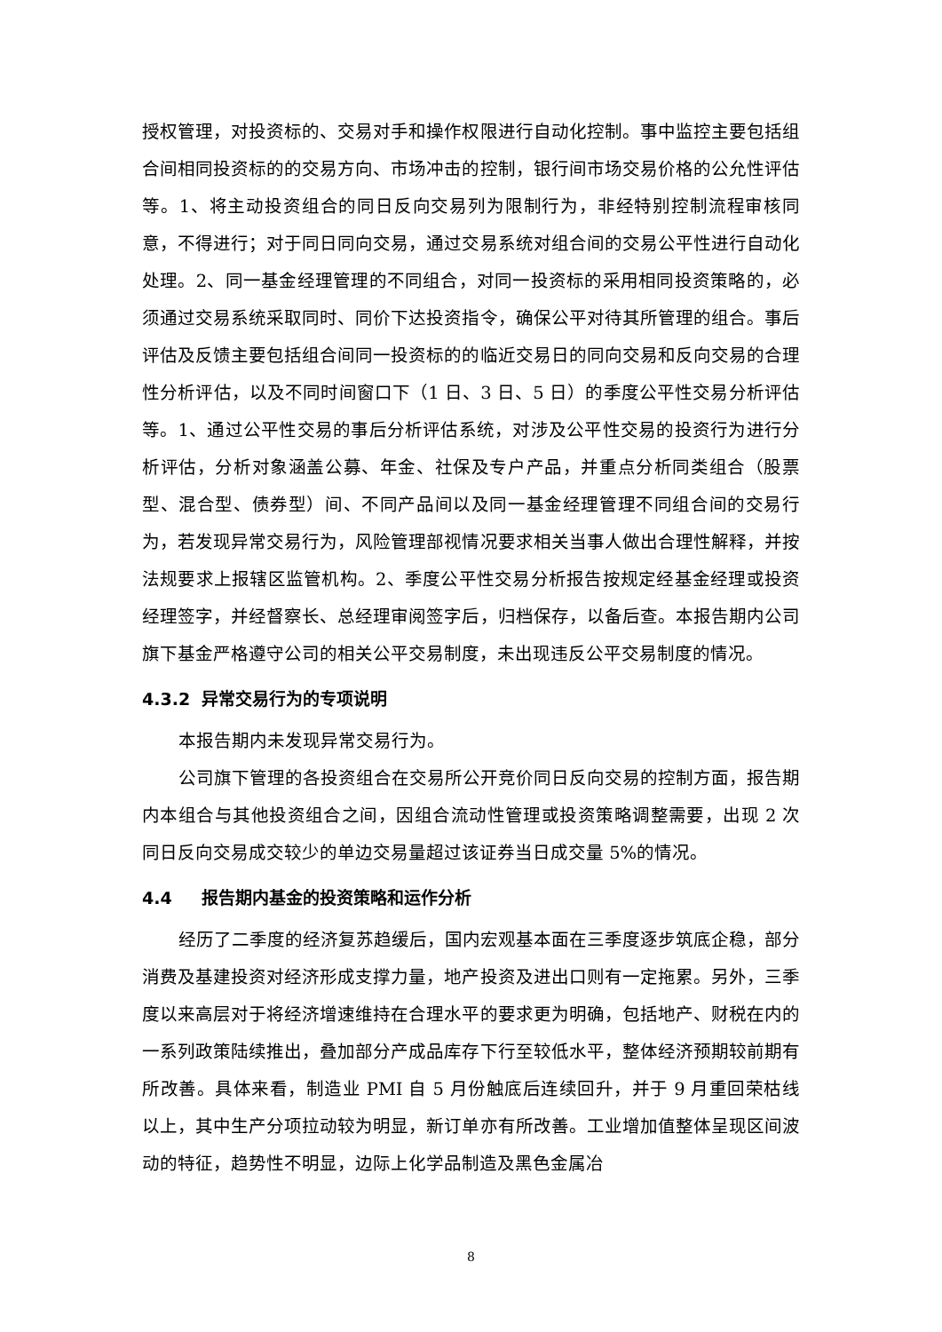授权管理，对投资标的、交易对手和操作权限进行自动化控制。事中监控主要包括组合间相同投资标的的交易方向、市场冲击的控制，银行间市场交易价格的公允性评估等。1、将主动投资组合的同日反向交易列为限制行为，非经特别控制流程审核同意，不得进行；对于同日同向交易，通过交易系统对组合间的交易公平性进行自动化处理。2、同一基金经理管理的不同组合，对同一投资标的采用相同投资策略的，必须通过交易系统采取同时、同价下达投资指令，确保公平对待其所管理的组合。事后评估及反馈主要包括组合间同一投资标的的临近交易日的同向交易和反向交易的合理性分析评估，以及不同时间窗口下（1 日、3 日、5 日）的季度公平性交易分析评估等。1、通过公平性交易的事后分析评估系统，对涉及公平性交易的投资行为进行分析评估，分析对象涵盖公募、年金、社保及专户产品，并重点分析同类组合（股票型、混合型、债券型）间、不同产品间以及同一基金经理管理不同组合间的交易行为，若发现异常交易行为，风险管理部视情况要求相关当事人做出合理性解释，并按法规要求上报辖区监管机构。2、季度公平性交易分析报告按规定经基金经理或投资经理签字，并经督察长、总经理审阅签字后，归档保存，以备后查。本报告期内公司旗下基金严格遵守公司的相关公平交易制度，未出现违反公平交易制度的情况。
4.3.2 异常交易行为的专项说明
本报告期内未发现异常交易行为。
公司旗下管理的各投资组合在交易所公开竞价同日反向交易的控制方面，报告期内本组合与其他投资组合之间，因组合流动性管理或投资策略调整需要，出现 2 次同日反向交易成交较少的单边交易量超过该证券当日成交量 5%的情况。
4.4 报告期内基金的投资策略和运作分析
经历了二季度的经济复苏趋缓后，国内宏观基本面在三季度逐步筑底企稳，部分消费及基建投资对经济形成支撑力量，地产投资及进出口则有一定拖累。另外，三季度以来高层对于将经济增速维持在合理水平的要求更为明确，包括地产、财税在内的一系列政策陆续推出，叠加部分产成品库存下行至较低水平，整体经济预期较前期有所改善。具体来看，制造业 PMI 自 5 月份触底后连续回升，并于 9 月重回荣枯线以上，其中生产分项拉动较为明显，新订单亦有所改善。工业增加值整体呈现区间波动的特征，趋势性不明显，边际上化学品制造及黑色金属冶
8